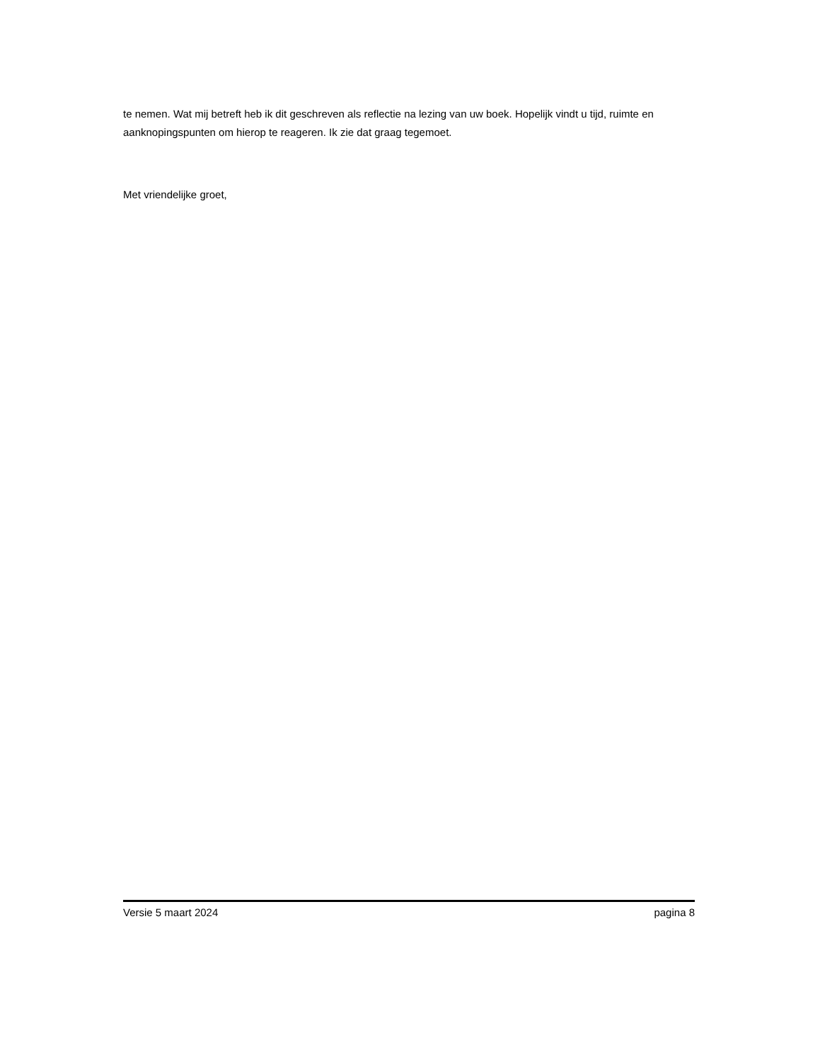te nemen. Wat mij betreft heb ik dit geschreven als reflectie na lezing van uw boek. Hopelijk vindt u tijd, ruimte en aanknopingspunten om hierop te reageren. Ik zie dat graag tegemoet.
Met vriendelijke groet,
Versie 5 maart 2024 pagina 8